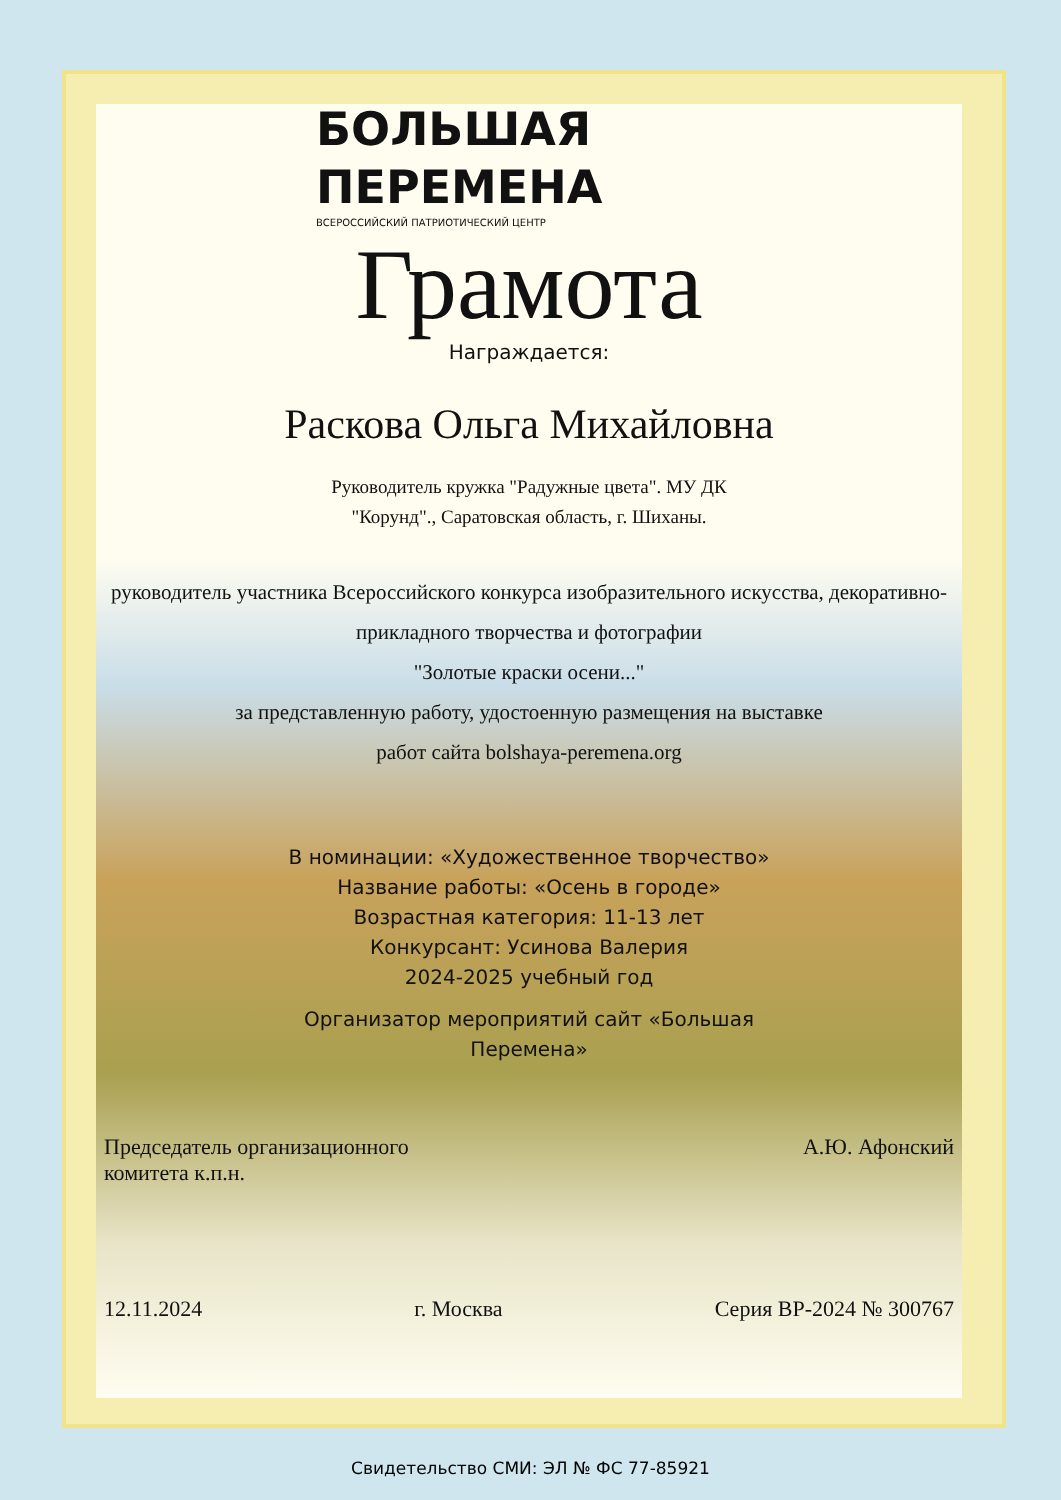БОЛЬШАЯ
ПЕРЕМЕНА
ВСЕРОССИЙСКИЙ ПАТРИОТИЧЕСКИЙ ЦЕНТР
Грамота
Награждается:
Раскова Ольга Михайловна
Руководитель кружка "Радужные цвета". МУ ДК "Корунд"., Саратовская область, г. Шиханы.
руководитель участника Всероссийского конкурса изобразительного искусства, декоративно-прикладного творчества и фотографии
"Золотые краски осени..."
за представленную работу, удостоенную размещения на выставке
работ сайта bolshaya-peremena.org
В номинации: «Художественное творчество»
Название работы: «Осень в городе»
Возрастная категория: 11-13 лет
Конкурсант: Усинова Валерия
2024-2025 учебный год
Организатор мероприятий сайт «Большая Перемена»
Председатель организационного
комитета к.п.н.
А.Ю. Афонский
12.11.2024 г. Москва Серия ВР-2024 № 300767
Свидетельство СМИ: ЭЛ № ФС 77-85921